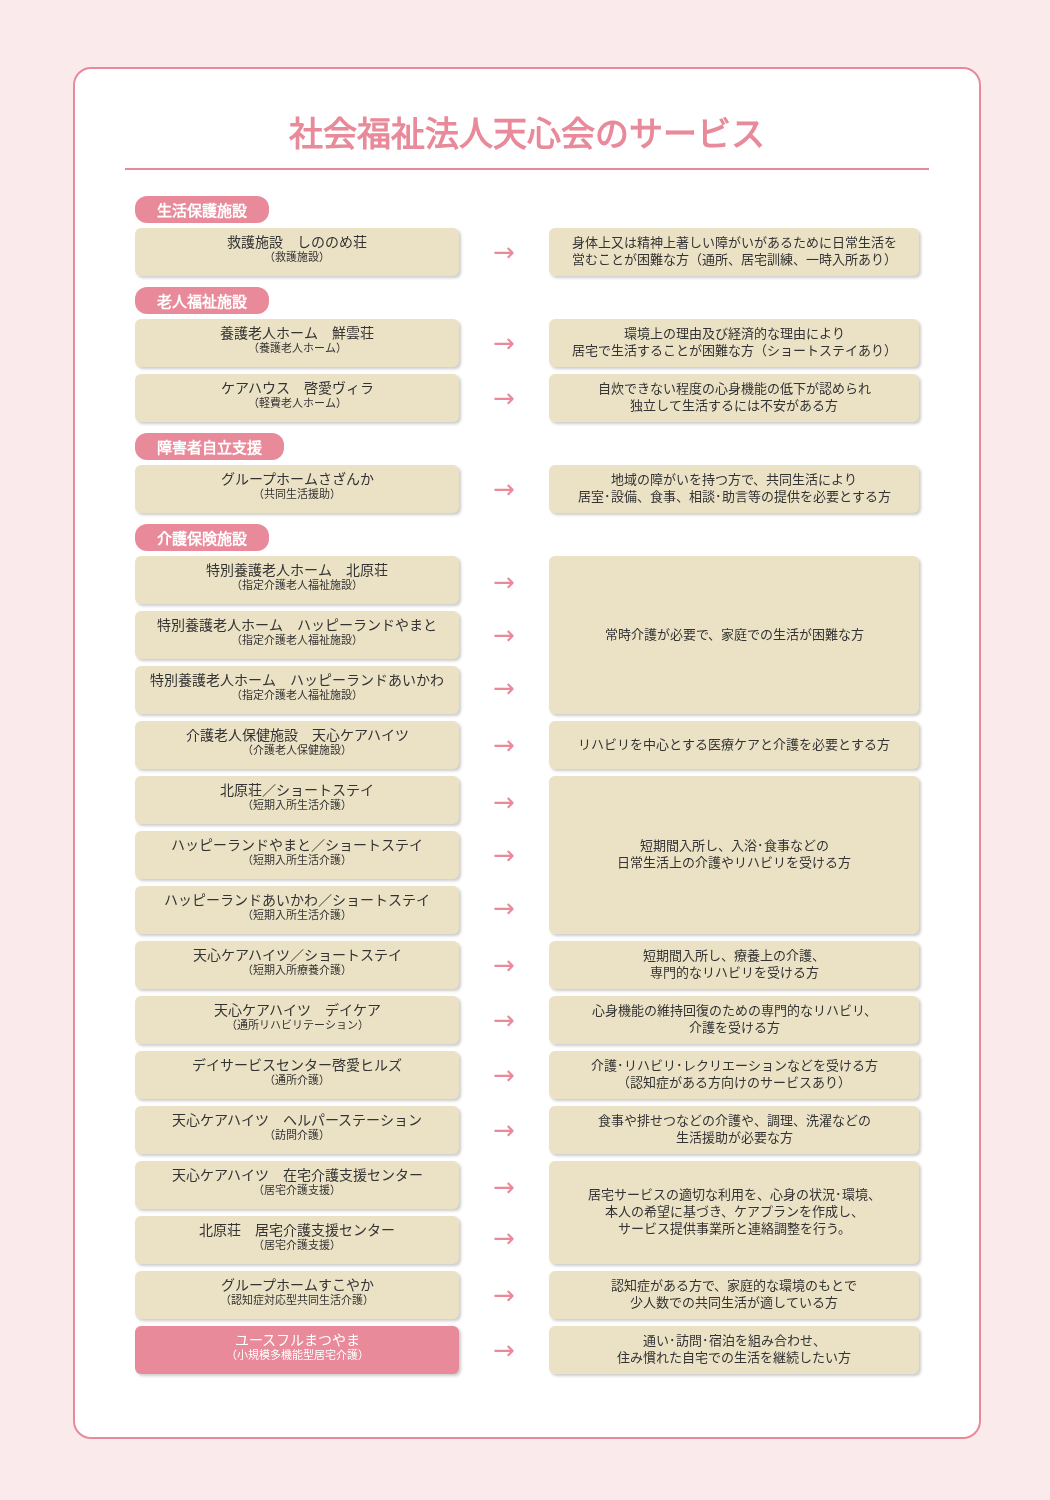社会福祉法人天心会のサービス
生活保護施設
救護施設　しののめ荘
（救護施設）
→
身体上又は精神上著しい障がいがあるために日常生活を
営むことが困難な方（通所、居宅訓練、一時入所あり）
老人福祉施設
養護老人ホーム　鮮雲荘
（養護老人ホーム）
→
環境上の理由及び経済的な理由により
居宅で生活することが困難な方（ショートステイあり）
ケアハウス　啓愛ヴィラ
（軽費老人ホーム）
→
自炊できない程度の心身機能の低下が認められ
独立して生活するには不安がある方
障害者自立支援
グループホームさざんか
（共同生活援助）
→
地域の障がいを持つ方で、共同生活により
居室･設備、食事、相談･助言等の提供を必要とする方
介護保険施設
特別養護老人ホーム　北原荘
（指定介護老人福祉施設）
特別養護老人ホーム　ハッピーランドやまと
（指定介護老人福祉施設）
特別養護老人ホーム　ハッピーランドあいかわ
（指定介護老人福祉施設）
→
→
→
常時介護が必要で、家庭での生活が困難な方
介護老人保健施設　天心ケアハイツ
（介護老人保健施設）
→
リハビリを中心とする医療ケアと介護を必要とする方
北原荘／ショートステイ
（短期入所生活介護）
ハッピーランドやまと／ショートステイ
（短期入所生活介護）
ハッピーランドあいかわ／ショートステイ
（短期入所生活介護）
→
→
→
短期間入所し、入浴･食事などの
日常生活上の介護やリハビリを受ける方
天心ケアハイツ／ショートステイ
（短期入所療養介護）
→
短期間入所し、療養上の介護、
専門的なリハビリを受ける方
天心ケアハイツ　デイケア
（通所リハビリテーション）
→
心身機能の維持回復のための専門的なリハビリ、
介護を受ける方
デイサービスセンター啓愛ヒルズ
（通所介護）
→
介護･リハビリ･レクリエーションなどを受ける方
（認知症がある方向けのサービスあり）
天心ケアハイツ　ヘルパーステーション
（訪問介護）
→
食事や排せつなどの介護や、調理、洗濯などの
生活援助が必要な方
天心ケアハイツ　在宅介護支援センター
（居宅介護支援）
北原荘　居宅介護支援センター
（居宅介護支援）
→
→
居宅サービスの適切な利用を、心身の状況･環境、
本人の希望に基づき、ケアプランを作成し、
サービス提供事業所と連絡調整を行う。
グループホームすこやか
（認知症対応型共同生活介護）
→
認知症がある方で、家庭的な環境のもとで
少人数での共同生活が適している方
ユースフルまつやま
（小規模多機能型居宅介護）
→
通い･訪問･宿泊を組み合わせ、
住み慣れた自宅での生活を継続したい方